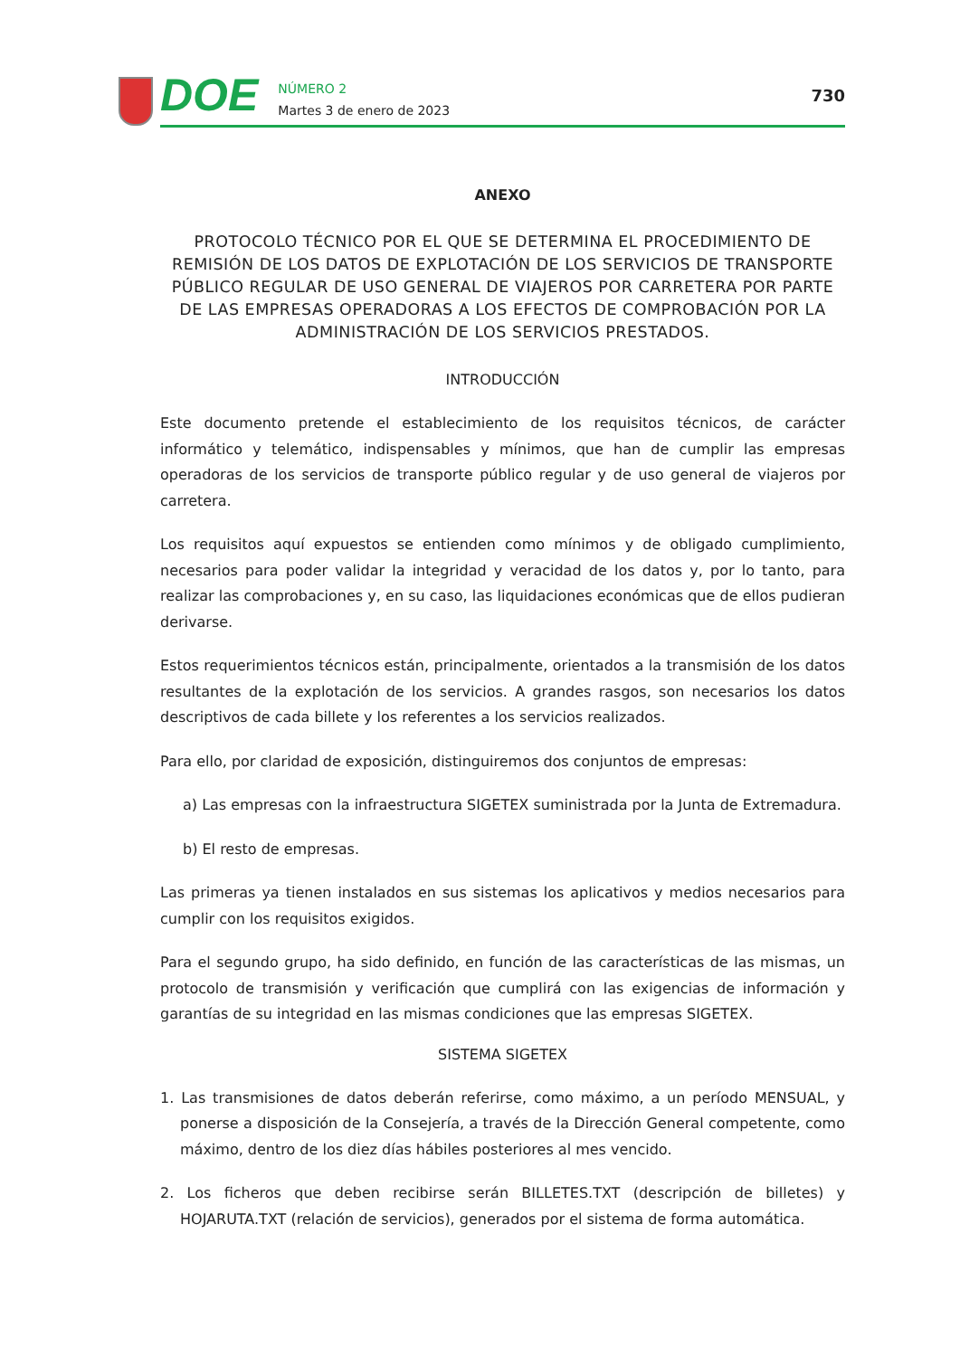DOE
NÚMERO 2
Martes 3 de enero de 2023
730
ANEXO
PROTOCOLO TÉCNICO POR EL QUE SE DETERMINA EL PROCEDIMIENTO DE REMISIÓN DE LOS DATOS DE EXPLOTACIÓN DE LOS SERVICIOS DE TRANSPORTE PÚBLICO REGULAR DE USO GENERAL DE VIAJEROS POR CARRETERA POR PARTE DE LAS EMPRESAS OPERADORAS A LOS EFECTOS DE COMPROBACIÓN POR LA ADMINISTRACIÓN DE LOS SERVICIOS PRESTADOS.
INTRODUCCIÓN
Este documento pretende el establecimiento de los requisitos técnicos, de carácter informático y telemático, indispensables y mínimos, que han de cumplir las empresas operadoras de los servicios de transporte público regular y de uso general de viajeros por carretera.
Los requisitos aquí expuestos se entienden como mínimos y de obligado cumplimiento, necesarios para poder validar la integridad y veracidad de los datos y, por lo tanto, para realizar las comprobaciones y, en su caso, las liquidaciones económicas que de ellos pudieran derivarse.
Estos requerimientos técnicos están, principalmente, orientados a la transmisión de los datos resultantes de la explotación de los servicios. A grandes rasgos, son necesarios los datos descriptivos de cada billete y los referentes a los servicios realizados.
Para ello, por claridad de exposición, distinguiremos dos conjuntos de empresas:
a) Las empresas con la infraestructura SIGETEX suministrada por la Junta de Extremadura.
b) El resto de empresas.
Las primeras ya tienen instalados en sus sistemas los aplicativos y medios necesarios para cumplir con los requisitos exigidos.
Para el segundo grupo, ha sido definido, en función de las características de las mismas, un protocolo de transmisión y verificación que cumplirá con las exigencias de información y garantías de su integridad en las mismas condiciones que las empresas SIGETEX.
SISTEMA SIGETEX
1. Las transmisiones de datos deberán referirse, como máximo, a un período MENSUAL, y ponerse a disposición de la Consejería, a través de la Dirección General competente, como máximo, dentro de los diez días hábiles posteriores al mes vencido.
2. Los ficheros que deben recibirse serán BILLETES.TXT (descripción de billetes) y HOJARUTA.TXT (relación de servicios), generados por el sistema de forma automática.